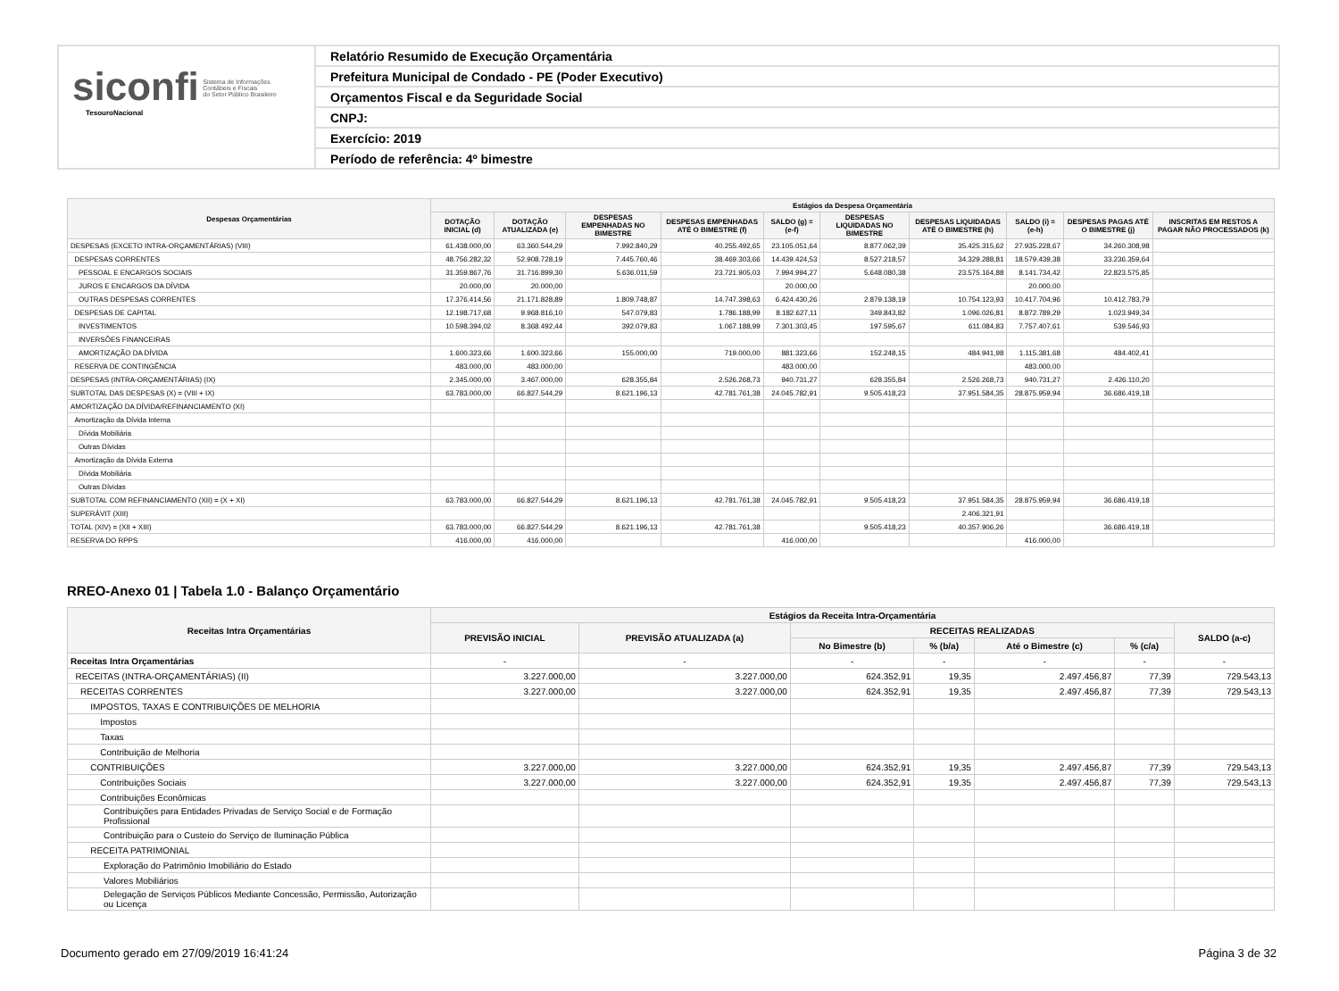siconfi Sistema de Informações
Contábeis e Fiscais
do Setor Público Brasileiro
TesouroNacional
Relatório Resumido de Execução Orçamentária
Prefeitura Municipal de Condado - PE (Poder Executivo)
Orçamentos Fiscal e da Seguridade Social
CNPJ:
Exercício: 2019
Período de referência: 4º bimestre
| Despesas Orçamentárias | Estágios da Despesa Orçamentária | | | | | | | | | |
| --- | --- | --- | --- | --- | --- | --- | --- | --- | --- | --- |
| | DOTAÇÃO INICIAL (d) | DOTAÇÃO ATUALIZADA (e) | DESPESAS EMPENHADAS NO BIMESTRE | DESPESAS EMPENHADAS ATÉ O BIMESTRE (f) | SALDO (g) = (e-f) | DESPESAS LIQUIDADAS NO BIMESTRE | DESPESAS LIQUIDADAS ATÉ O BIMESTRE (h) | SALDO (i) = (e-h) | DESPESAS PAGAS ATÉ O BIMESTRE (j) | INSCRITAS EM RESTOS A PAGAR NÃO PROCESSADOS (k) |
| DESPESAS (EXCETO INTRA-ORÇAMENTÁRIAS) (VIII) | 61.438.000,00 | 63.360.544,29 | 7.992.840,29 | 40.255.492,65 | 23.105.051,64 | 8.877.062,39 | 35.425.315,62 | 27.935.228,67 | 34.260.308,98 | |
| DESPESAS CORRENTES | 48.756.282,32 | 52.908.728,19 | 7.445.760,46 | 38.469.303,66 | 14.439.424,53 | 8.527.218,57 | 34.329.288,81 | 18.579.439,38 | 33.236.359,64 | |
| PESSOAL E ENCARGOS SOCIAIS | 31.359.867,76 | 31.716.899,30 | 5.636.011,59 | 23.721.905,03 | 7.994.994,27 | 5.648.080,38 | 23.575.164,88 | 8.141.734,42 | 22.823.575,85 | |
| JUROS E ENCARGOS DA DÍVIDA | 20.000,00 | 20.000,00 | | | 20.000,00 | | | 20.000,00 | | |
| OUTRAS DESPESAS CORRENTES | 17.376.414,56 | 21.171.828,89 | 1.809.748,87 | 14.747.398,63 | 6.424.430,26 | 2.879.138,19 | 10.754.123,93 | 10.417.704,96 | 10.412.783,79 | |
| DESPESAS DE CAPITAL | 12.198.717,68 | 9.968.816,10 | 547.079,83 | 1.786.188,99 | 8.182.627,11 | 349.843,82 | 1.096.026,81 | 8.872.789,29 | 1.023.949,34 | |
| INVESTIMENTOS | 10.598.394,02 | 8.368.492,44 | 392.079,83 | 1.067.188,99 | 7.301.303,45 | 197.595,67 | 611.084,83 | 7.757.407,61 | 539.546,93 | |
| INVERSÕES FINANCEIRAS | | | | | | | | | | |
| AMORTIZAÇÃO DA DÍVIDA | 1.600.323,66 | 1.600.323,66 | 155.000,00 | 719.000,00 | 881.323,66 | 152.248,15 | 484.941,98 | 1.115.381,68 | 484.402,41 | |
| RESERVA DE CONTINGÊNCIA | 483.000,00 | 483.000,00 | | | 483.000,00 | | | 483.000,00 | | |
| DESPESAS (INTRA-ORÇAMENTÁRIAS) (IX) | 2.345.000,00 | 3.467.000,00 | 628.355,84 | 2.526.268,73 | 940.731,27 | 628.355,84 | 2.526.268,73 | 940.731,27 | 2.426.110,20 | |
| SUBTOTAL DAS DESPESAS (X) = (VIII + IX) | 63.783.000,00 | 66.827.544,29 | 8.621.196,13 | 42.781.761,38 | 24.045.782,91 | 9.505.418,23 | 37.951.584,35 | 28.875.959,94 | 36.686.419,18 | |
| AMORTIZAÇÃO DA DÍVIDA/REFINANCIAMENTO (XI) | | | | | | | | | | |
| Amortização da Dívida Interna | | | | | | | | | | |
| Dívida Mobiliária | | | | | | | | | | |
| Outras Dívidas | | | | | | | | | | |
| Amortização da Dívida Externa | | | | | | | | | | |
| Dívida Mobiliária | | | | | | | | | | |
| Outras Dívidas | | | | | | | | | | |
| SUBTOTAL COM REFINANCIAMENTO (XII) = (X + XI) | 63.783.000,00 | 66.827.544,29 | 8.621.196,13 | 42.781.761,38 | 24.045.782,91 | 9.505.418,23 | 37.951.584,35 | 28.875.959,94 | 36.686.419,18 | |
| SUPERÁVIT (XIII) | | | | | | | 2.406.321,91 | | | |
| TOTAL (XIV) = (XII + XIII) | 63.783.000,00 | 66.827.544,29 | 8.621.196,13 | 42.781.761,38 | | 9.505.418,23 | 40.357.906,26 | | 36.686.419,18 | |
| RESERVA DO RPPS | 416.000,00 | 416.000,00 | | | 416.000,00 | | | 416.000,00 | | |
RREO-Anexo 01 | Tabela 1.0 - Balanço Orçamentário
| Receitas Intra Orçamentárias | Estágios da Receita Intra-Orçamentária | | | | | | |
| --- | --- | --- | --- | --- | --- | --- | --- |
| | PREVISÃO INICIAL | PREVISÃO ATUALIZADA (a) | RECEITAS REALIZADAS | | | | SALDO (a-c) |
| | | | No Bimestre (b) | % (b/a) | Até o Bimestre (c) | % (c/a) | |
| Receitas Intra Orçamentárias | - | - | - | - | - | - | - |
| RECEITAS (INTRA-ORÇAMENTÁRIAS) (II) | 3.227.000,00 | 3.227.000,00 | 624.352,91 | 19,35 | 2.497.456,87 | 77,39 | 729.543,13 |
| RECEITAS CORRENTES | 3.227.000,00 | 3.227.000,00 | 624.352,91 | 19,35 | 2.497.456,87 | 77,39 | 729.543,13 |
| IMPOSTOS, TAXAS E CONTRIBUIÇÕES DE MELHORIA | | | | | | | |
| Impostos | | | | | | | |
| Taxas | | | | | | | |
| Contribuição de Melhoria | | | | | | | |
| CONTRIBUIÇÕES | 3.227.000,00 | 3.227.000,00 | 624.352,91 | 19,35 | 2.497.456,87 | 77,39 | 729.543,13 |
| Contribuições Sociais | 3.227.000,00 | 3.227.000,00 | 624.352,91 | 19,35 | 2.497.456,87 | 77,39 | 729.543,13 |
| Contribuições Econômicas | | | | | | | |
| Contribuições para Entidades Privadas de Serviço Social e de Formação Profissional | | | | | | | |
| Contribuição para o Custeio do Serviço de Iluminação Pública | | | | | | | |
| RECEITA PATRIMONIAL | | | | | | | |
| Exploração do Patrimônio Imobiliário do Estado | | | | | | | |
| Valores Mobiliários | | | | | | | |
| Delegação de Serviços Públicos Mediante Concessão, Permissão, Autorização ou Licença | | | | | | | |
Documento gerado em 27/09/2019 16:41:24 Página 3 de 32